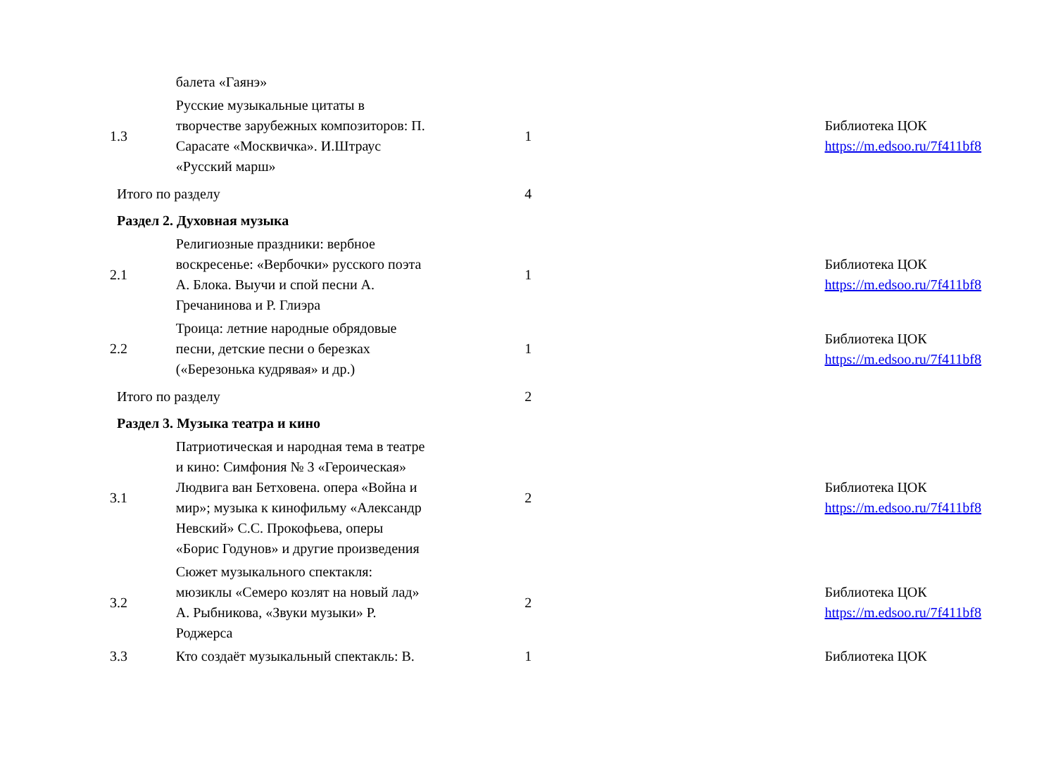| | балета «Гаянэ» | | | |
| 1.3 | Русские музыкальные цитаты в творчестве зарубежных композиторов: П. Сарасате «Москвичка». И.Штраус «Русский марш» | 1 | | Библиотека ЦОК https://m.edsoo.ru/7f411bf8 |
| Итого по разделу | | 4 | | |
| Раздел 2. Духовная музыка | | | | |
| 2.1 | Религиозные праздники: вербное воскресенье: «Вербочки» русского поэта А. Блока. Выучи и спой песни А. Гречанинова и Р. Глиэра | 1 | | Библиотека ЦОК https://m.edsoo.ru/7f411bf8 |
| 2.2 | Троица: летние народные обрядовые песни, детские песни о березках («Березонька кудрявая» и др.) | 1 | | Библиотека ЦОК https://m.edsoo.ru/7f411bf8 |
| Итого по разделу | | 2 | | |
| Раздел 3. Музыка театра и кино | | | | |
| 3.1 | Патриотическая и народная тема в театре и кино: Симфония № 3 «Героическая» Людвига ван Бетховена. опера «Война и мир»; музыка к кинофильму «Александр Невский» С.С. Прокофьева, оперы «Борис Годунов» и другие произведения | 2 | | Библиотека ЦОК https://m.edsoo.ru/7f411bf8 |
| 3.2 | Сюжет музыкального спектакля: мюзиклы «Семеро козлят на новый лад» А. Рыбникова, «Звуки музыки» Р. Роджерса | 2 | | Библиотека ЦОК https://m.edsoo.ru/7f411bf8 |
| 3.3 | Кто создаёт музыкальный спектакль: В. | 1 | | Библиотека ЦОК |